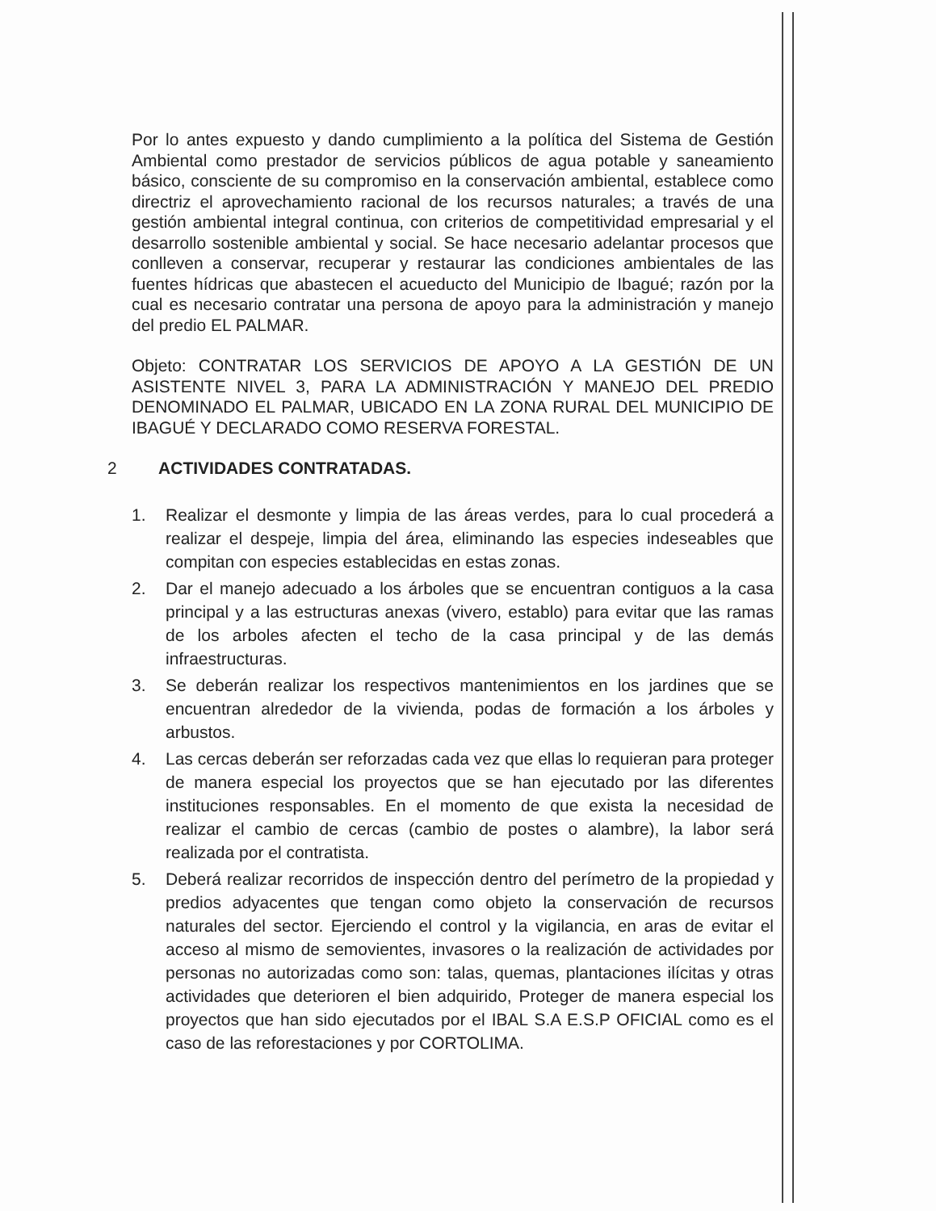Por lo antes expuesto y dando cumplimiento a la política del Sistema de Gestión Ambiental como prestador de servicios públicos de agua potable y saneamiento básico, consciente de su compromiso en la conservación ambiental, establece como directriz el aprovechamiento racional de los recursos naturales; a través de una gestión ambiental integral continua, con criterios de competitividad empresarial y el desarrollo sostenible ambiental y social. Se hace necesario adelantar procesos que conlleven a conservar, recuperar y restaurar las condiciones ambientales de las fuentes hídricas que abastecen el acueducto del Municipio de Ibagué; razón por la cual es necesario contratar una persona de apoyo para la administración y manejo del predio EL PALMAR.
Objeto: CONTRATAR LOS SERVICIOS DE APOYO A LA GESTIÓN DE UN ASISTENTE NIVEL 3, PARA LA ADMINISTRACIÓN Y MANEJO DEL PREDIO DENOMINADO EL PALMAR, UBICADO EN LA ZONA RURAL DEL MUNICIPIO DE IBAGUÉ Y DECLARADO COMO RESERVA FORESTAL.
2 ACTIVIDADES CONTRATADAS.
1. Realizar el desmonte y limpia de las áreas verdes, para lo cual procederá a realizar el despeje, limpia del área, eliminando las especies indeseables que compitan con especies establecidas en estas zonas.
2. Dar el manejo adecuado a los árboles que se encuentran contiguos a la casa principal y a las estructuras anexas (vivero, establo) para evitar que las ramas de los arboles afecten el techo de la casa principal y de las demás infraestructuras.
3. Se deberán realizar los respectivos mantenimientos en los jardines que se encuentran alrededor de la vivienda, podas de formación a los árboles y arbustos.
4. Las cercas deberán ser reforzadas cada vez que ellas lo requieran para proteger de manera especial los proyectos que se han ejecutado por las diferentes instituciones responsables. En el momento de que exista la necesidad de realizar el cambio de cercas (cambio de postes o alambre), la labor será realizada por el contratista.
5. Deberá realizar recorridos de inspección dentro del perímetro de la propiedad y predios adyacentes que tengan como objeto la conservación de recursos naturales del sector. Ejerciendo el control y la vigilancia, en aras de evitar el acceso al mismo de semovientes, invasores o la realización de actividades por personas no autorizadas como son: talas, quemas, plantaciones ilícitas y otras actividades que deterioren el bien adquirido, Proteger de manera especial los proyectos que han sido ejecutados por el IBAL S.A E.S.P OFICIAL como es el caso de las reforestaciones y por CORTOLIMA.